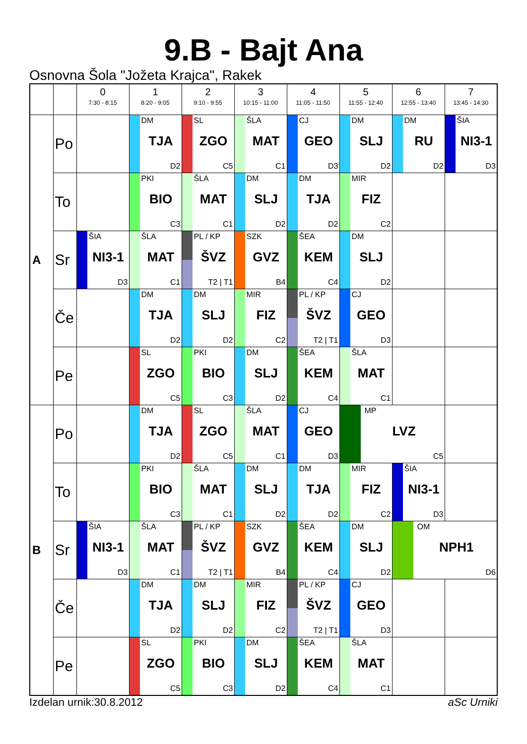9.B - Bajt Ana
Osnovna Šola "Jožeta Krajca", Rakek
| | | 0 7:30 - 8:15 | 1 8:20 - 9:05 | 2 9:10 - 9:55 | 3 10:15 - 11:00 | 4 11:05 - 11:50 | 5 11:55 - 12:40 | 6 12:55 - 13:40 | 7 13:45 - 14:30 |
| --- | --- | --- | --- | --- | --- | --- | --- | --- | --- |
| A | Po | | DM TJA D2 | SL ZGO C5 | ŠLA MAT C1 | CJ GEO D3 | DM SLJ D2 | DM RU D2 | ŠIA NI3-1 D3 |
| | To | | PKI BIO C3 | ŠLA MAT C1 | DM SLJ D2 | DM TJA D2 | MIR FIZ C2 | | |
| | Sr | ŠIA NI3-1 D3 | ŠLA MAT C1 | PL / KP ŠVZ T2 / T1 | SZK GVZ B4 | ŠEA KEM C4 | DM SLJ D2 | | |
| | Če | | DM TJA D2 | DM SLJ D2 | MIR FIZ C2 | PL / KP ŠVZ T2 / T1 | CJ GEO D3 | | |
| | Pe | | SL ZGO C5 | PKI BIO C3 | DM SLJ D2 | ŠEA KEM C4 | ŠLA MAT C1 | | |
| B | Po | | DM TJA D2 | SL ZGO C5 | ŠLA MAT C1 | CJ GEO D3 | MP LVZ C5 | | |
| | To | | PKI BIO C3 | ŠLA MAT C1 | DM SLJ D2 | DM TJA D2 | MIR FIZ C2 | ŠIA NI3-1 D3 | |
| | Sr | ŠIA NI3-1 D3 | ŠLA MAT C1 | PL / KP ŠVZ T2 / T1 | SZK GVZ B4 | ŠEA KEM C4 | DM SLJ D2 | OM NPH1 D6 | |
| | Če | | DM TJA D2 | DM SLJ D2 | MIR FIZ C2 | PL / KP ŠVZ T2 / T1 | CJ GEO D3 | | |
| | Pe | | SL ZGO C5 | PKI BIO C3 | DM SLJ D2 | ŠEA KEM C4 | ŠLA MAT C1 | | |
Izdelan urnik:30.8.2012 aSc Urniki